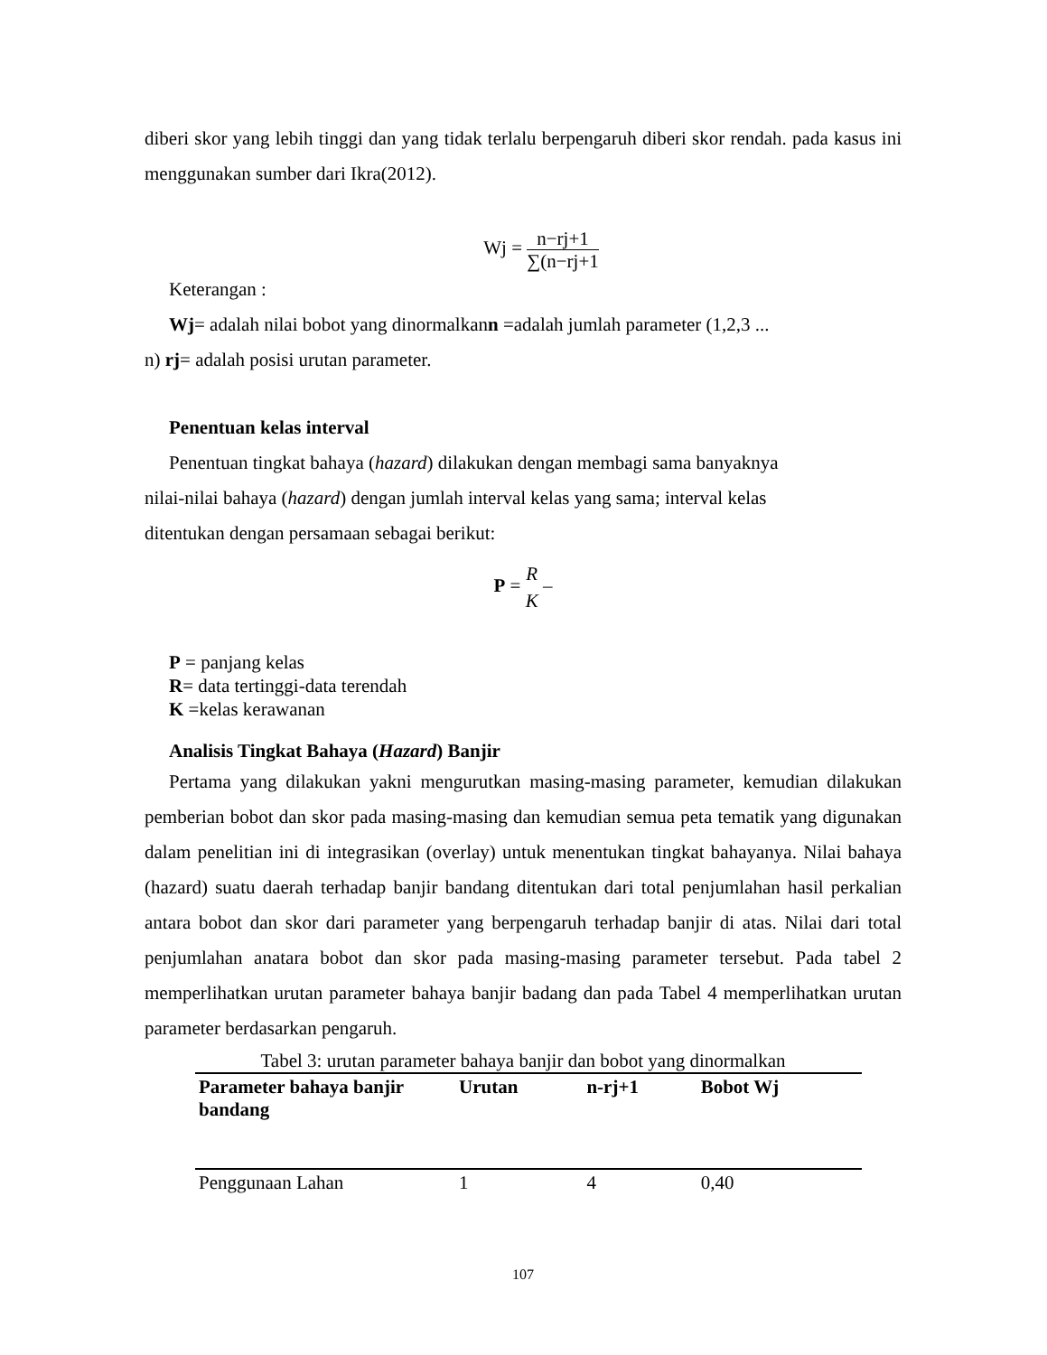diberi skor yang lebih tinggi dan yang tidak terlalu berpengaruh diberi skor rendah. pada kasus ini menggunakan sumber dari Ikra(2012).
Wj = n−rj+1 ∑(n−rj+1
Keterangan :
Wj= adalah nilai bobot yang dinormalkann =adalah jumlah parameter (1,2,3 ...
n) rj= adalah posisi urutan parameter.
Penentuan kelas interval
Penentuan tingkat bahaya (hazard) dilakukan dengan membagi sama banyaknya
nilai-nilai bahaya (hazard) dengan jumlah interval kelas yang sama; interval kelas
ditentukan dengan persamaan sebagai berikut:
P = R
K –
P = panjang kelas
R= data tertinggi-data terendah
K =kelas kerawanan
Analisis Tingkat Bahaya (Hazard) Banjir
Pertama yang dilakukan yakni mengurutkan masing-masing parameter, kemudian dilakukan pemberian bobot dan skor pada masing-masing dan kemudian semua peta tematik yang digunakan dalam penelitian ini di integrasikan (overlay) untuk menentukan tingkat bahayanya. Nilai bahaya (hazard) suatu daerah terhadap banjir bandang ditentukan dari total penjumlahan hasil perkalian antara bobot dan skor dari parameter yang berpengaruh terhadap banjir di atas. Nilai dari total penjumlahan anatara bobot dan skor pada masing-masing parameter tersebut. Pada tabel 2 memperlihatkan urutan parameter bahaya banjir badang dan pada Tabel 4 memperlihatkan urutan parameter berdasarkan pengaruh.
Tabel 3: urutan parameter bahaya banjir dan bobot yang dinormalkan
| Parameter bahaya banjir bandang | Urutan | n-rj+1 | Bobot Wj |
| --- | --- | --- | --- |
| Penggunaan Lahan | 1 | 4 | 0,40 |
107